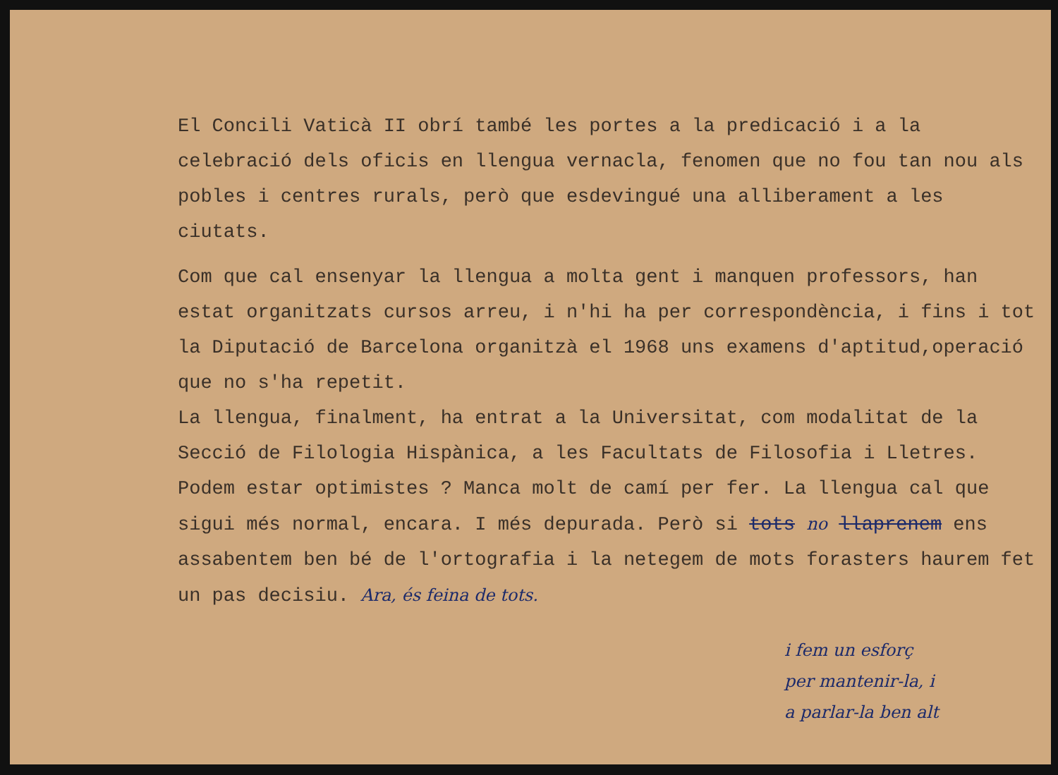El Concili Vaticà II obrí també les portes a la predicació i a la celebració dels oficis en llengua vernacla, fenomen que no fou tan nou als pobles i centres rurals, però que esdevingué una alliberament a les ciutats.
Com que cal ensenyar la llengua a molta gent i manquen professors, han estat organitzats cursos arreu, i n'hi ha per correspondència, i fins i tot la Diputació de Barcelona organitzà el 1968 uns examens d'aptitud,operació que no s'ha repetit.
La llengua, finalment, ha entrat a la Universitat, com modalitat de la Secció de Filologia Hispànica, a les Facultats de Filosofia i Lletres.
Podem estar optimistes ? Manca molt de camí per fer. La llengua cal que sigui més normal, encara. I més depurada. Però si tots no llaprenem ens assabentem ben bé de l'ortografia i la netegem de mots forasters haurem fet un pas decisiu. Ara, és feina de tots.
i fem un esforç
per mantenir-la, i
a parlar-la ben alt